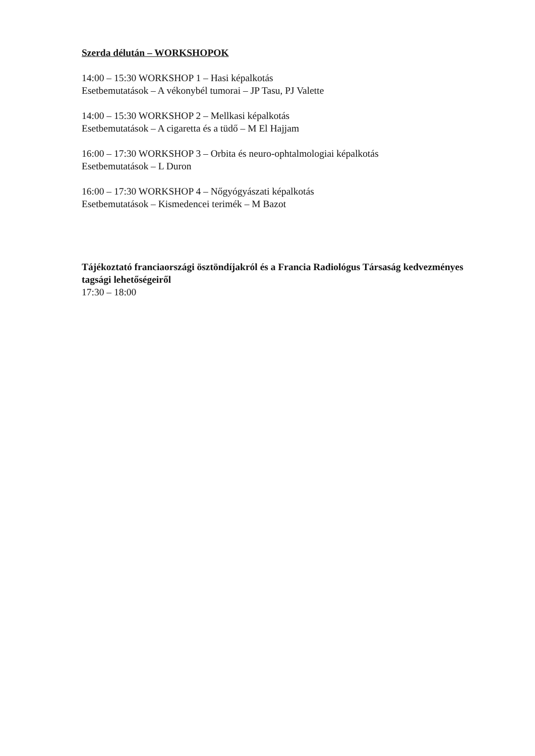Szerda délután – WORKSHOPOK
14:00 – 15:30 WORKSHOP 1 – Hasi képalkotás
Esetbemutatások – A vékonybél tumorai – JP Tasu, PJ Valette
14:00 – 15:30 WORKSHOP 2 – Mellkasi képalkotás
Esetbemutatások – A cigaretta és a tüdő – M El Hajjam
16:00 – 17:30 WORKSHOP 3 – Orbita és neuro-ophtalmologiai képalkotás
Esetbemutatások – L Duron
16:00 – 17:30 WORKSHOP 4 – Nőgyógyászati képalkotás
Esetbemutatások – Kismedencei terimék – M Bazot
Tájékoztató franciaországi ösztöndíjakról és a Francia Radiológus Társaság kedvezményes tagsági lehetőségeiről
17:30 – 18:00